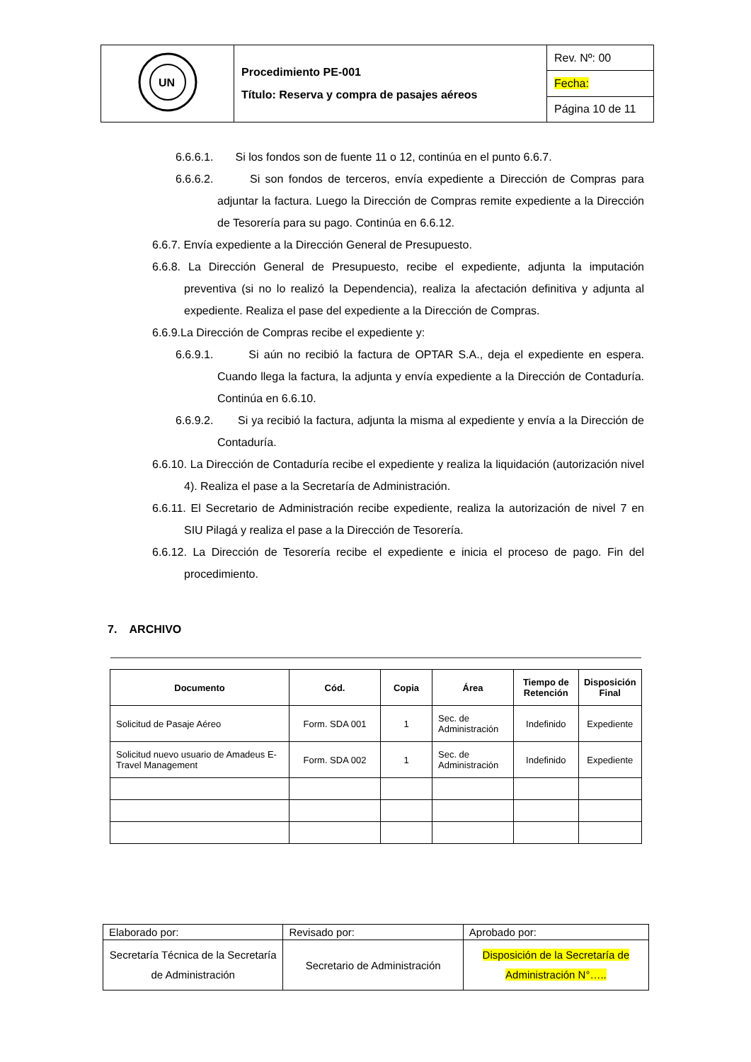| UN | Procedimiento PE-001 Título: Reserva y compra de pasajes aéreos | Rev. Nº: 00 |
| | | Fecha: |
| | | Página 10 de 11 |
6.6.6.1. Si los fondos son de fuente 11 o 12, continúa en el punto 6.6.7.
6.6.6.2. Si son fondos de terceros, envía expediente a Dirección de Compras para adjuntar la factura. Luego la Dirección de Compras remite expediente a la Dirección de Tesorería para su pago. Continúa en 6.6.12.
6.6.7. Envía expediente a la Dirección General de Presupuesto.
6.6.8. La Dirección General de Presupuesto, recibe el expediente, adjunta la imputación preventiva (si no lo realizó la Dependencia), realiza la afectación definitiva y adjunta al expediente. Realiza el pase del expediente a la Dirección de Compras.
6.6.9.La Dirección de Compras recibe el expediente y:
6.6.9.1. Si aún no recibió la factura de OPTAR S.A., deja el expediente en espera. Cuando llega la factura, la adjunta y envía expediente a la Dirección de Contaduría. Continúa en 6.6.10.
6.6.9.2. Si ya recibió la factura, adjunta la misma al expediente y envía a la Dirección de Contaduría.
6.6.10. La Dirección de Contaduría recibe el expediente y realiza la liquidación (autorización nivel 4). Realiza el pase a la Secretaría de Administración.
6.6.11. El Secretario de Administración recibe expediente, realiza la autorización de nivel 7 en SIU Pilagá y realiza el pase a la Dirección de Tesorería.
6.6.12. La Dirección de Tesorería recibe el expediente e inicia el proceso de pago. Fin del procedimiento.
7. ARCHIVO
| Documento | Cód. | Copia | Área | Tiempo de Retención | Disposición Final |
| --- | --- | --- | --- | --- | --- |
| Solicitud de Pasaje Aéreo | Form. SDA 001 | 1 | Sec. de Administración | Indefinido | Expediente |
| Solicitud nuevo usuario de Amadeus E-Travel Management | Form. SDA 002 | 1 | Sec. de Administración | Indefinido | Expediente |
| Elaborado por: | Revisado por: | Aprobado por: |
| Secretaría Técnica de la Secretaría de Administración | Secretario de Administración | Disposición de la Secretaría de Administración N°….. |